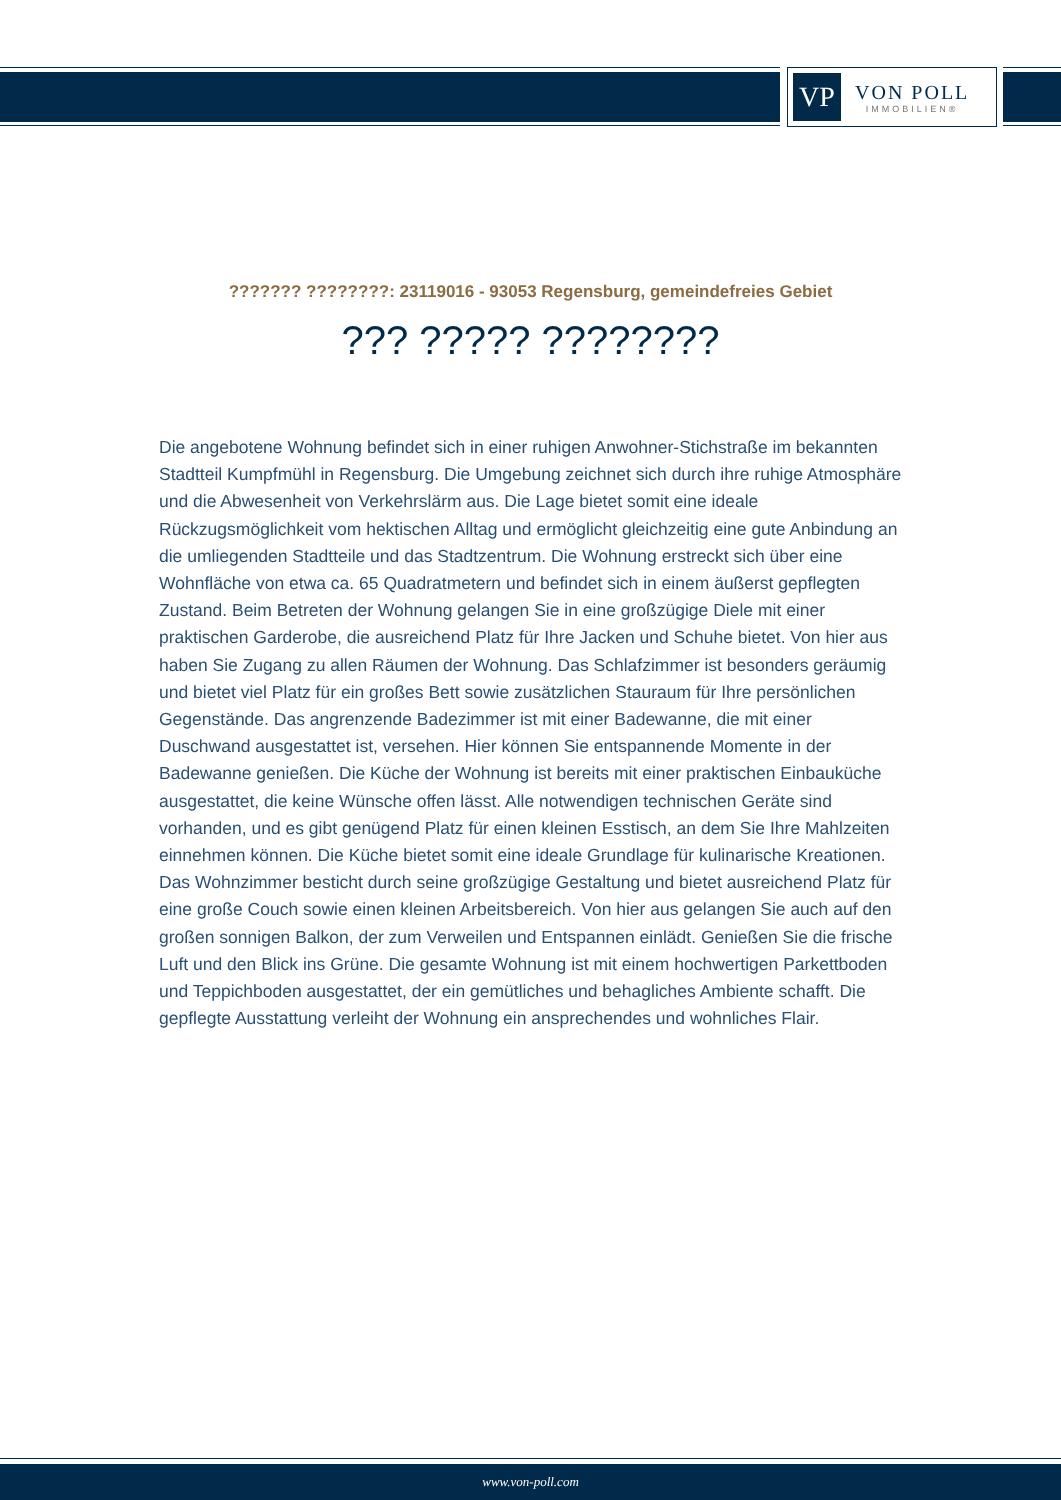VP
VON POLL
IMMOBILIEN®
??????? ????????: 23119016 - 93053 Regensburg, gemeindefreies Gebiet
??? ????? ????????
Die angebotene Wohnung befindet sich in einer ruhigen Anwohner-Stichstraße im bekannten Stadtteil Kumpfmühl in Regensburg. Die Umgebung zeichnet sich durch ihre ruhige Atmosphäre und die Abwesenheit von Verkehrslärm aus. Die Lage bietet somit eine ideale Rückzugsmöglichkeit vom hektischen Alltag und ermöglicht gleichzeitig eine gute Anbindung an die umliegenden Stadtteile und das Stadtzentrum. Die Wohnung erstreckt sich über eine Wohnfläche von etwa ca. 65 Quadratmetern und befindet sich in einem äußerst gepflegten Zustand. Beim Betreten der Wohnung gelangen Sie in eine großzügige Diele mit einer praktischen Garderobe, die ausreichend Platz für Ihre Jacken und Schuhe bietet. Von hier aus haben Sie Zugang zu allen Räumen der Wohnung. Das Schlafzimmer ist besonders geräumig und bietet viel Platz für ein großes Bett sowie zusätzlichen Stauraum für Ihre persönlichen Gegenstände. Das angrenzende Badezimmer ist mit einer Badewanne, die mit einer Duschwand ausgestattet ist, versehen. Hier können Sie entspannende Momente in der Badewanne genießen. Die Küche der Wohnung ist bereits mit einer praktischen Einbauküche ausgestattet, die keine Wünsche offen lässt. Alle notwendigen technischen Geräte sind vorhanden, und es gibt genügend Platz für einen kleinen Esstisch, an dem Sie Ihre Mahlzeiten einnehmen können. Die Küche bietet somit eine ideale Grundlage für kulinarische Kreationen. Das Wohnzimmer besticht durch seine großzügige Gestaltung und bietet ausreichend Platz für eine große Couch sowie einen kleinen Arbeitsbereich. Von hier aus gelangen Sie auch auf den großen sonnigen Balkon, der zum Verweilen und Entspannen einlädt. Genießen Sie die frische Luft und den Blick ins Grüne. Die gesamte Wohnung ist mit einem hochwertigen Parkettboden und Teppichboden ausgestattet, der ein gemütliches und behagliches Ambiente schafft. Die gepflegte Ausstattung verleiht der Wohnung ein ansprechendes und wohnliches Flair.
www.von-poll.com